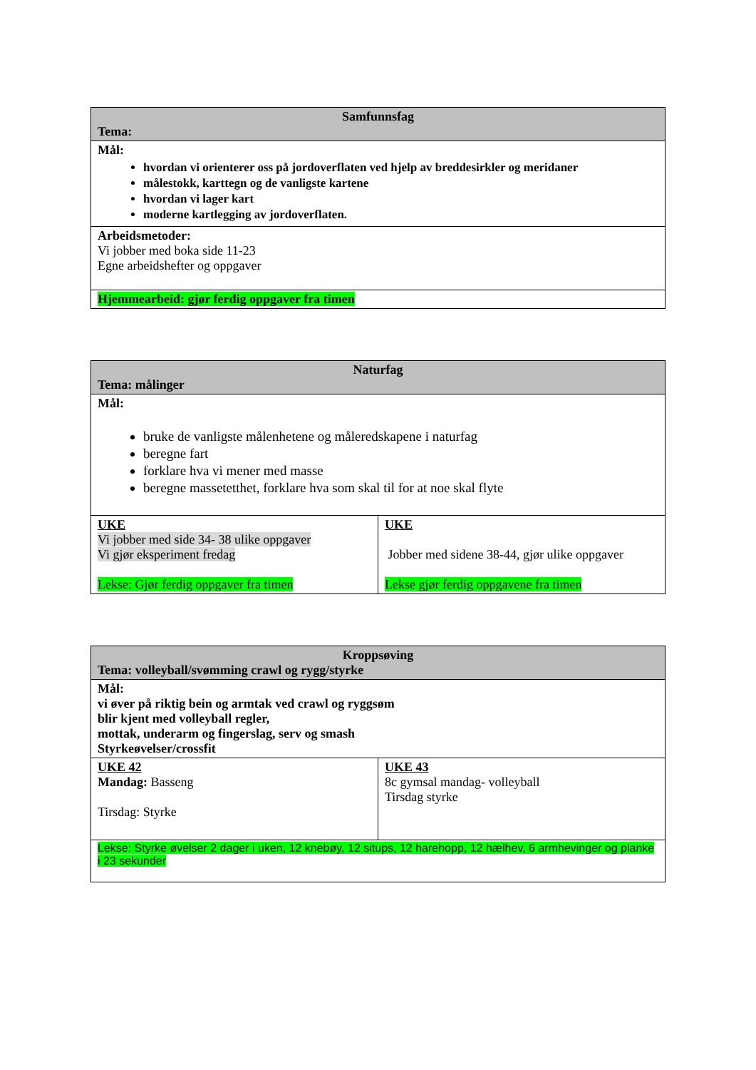| Samfunnsfag Tema: |
| Mål: hvordan vi orienterer oss på jordoverflaten ved hjelp av breddesirkler og meridaner målestokk, karttegn og de vanligste kartene hvordan vi lager kart moderne kartlegging av jordoverflaten. |
| Arbeidsmetoder: Vi jobber med boka side 11-23 Egne arbeidshefter og oppgaver |
| Hjemmearbeid: gjør ferdig oppgaver fra timen |
| Naturfag Tema: målinger | |
| Mål: bruke de vanligste målenhetene og måleredskapene i naturfag beregne fart forklare hva vi mener med masse beregne massetetthet, forklare hva som skal til for at noe skal flyte | |
| UKE Vi jobber med side 34- 38 ulike oppgaver Vi gjør eksperiment fredag Lekse: Gjør ferdig oppgaver fra timen | UKE Jobber med sidene 38-44, gjør ulike oppgaver Lekse gjør ferdig oppgavene fra timen |
| Kroppsøving Tema: volleyball/svømming crawl og rygg/styrke | |
| Mål: vi øver på riktig bein og armtak ved crawl og ryggsøm blir kjent med volleyball regler, mottak, underarm og fingerslag, serv og smash Styrkeøvelser/crossfit | |
| UKE 42 Mandag: Basseng Tirsdag: Styrke | UKE 43 8c gymsal mandag- volleyball Tirsdag styrke |
| Lekse: Styrke øvelser 2 dager i uken, 12 knebøy, 12 situps, 12 harehopp, 12 hælhev, 6 armhevinger og planke i 23 sekunder | |